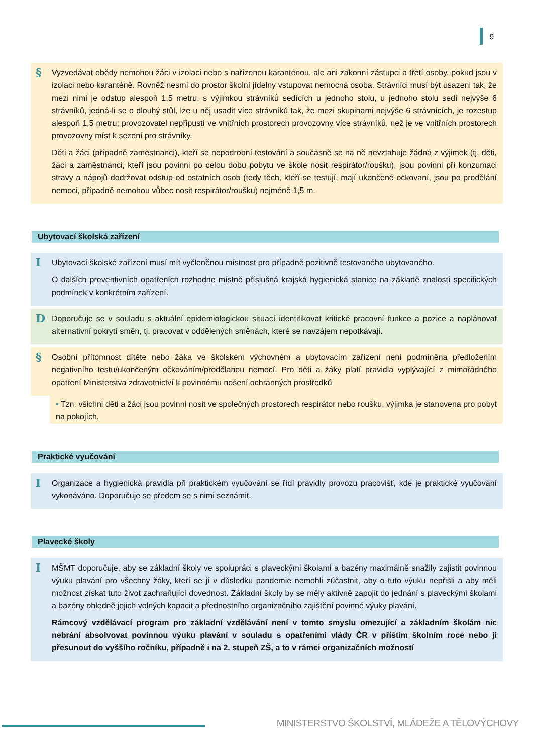9
§
Vyzvedávat obědy nemohou žáci v izolaci nebo s nařízenou karanténou, ale ani zákonní zástupci a třetí osoby, pokud jsou v izolaci nebo karanténě. Rovněž nesmí do prostor školní jídelny vstupovat nemocná osoba. Strávníci musí být usazeni tak, že mezi nimi je odstup alespoň 1,5 metru, s výjimkou strávníků sedících u jednoho stolu, u jednoho stolu sedí nejvýše 6 strávníků, jedná-li se o dlouhý stůl, lze u něj usadit více strávníků tak, že mezi skupinami nejvýše 6 strávnících, je rozestup alespoň 1,5 metru; provozovatel nepřipustí ve vnitřních prostorech provozovny více strávníků, než je ve vnitřních prostorech provozovny míst k sezení pro strávníky.
Děti a žáci (případně zaměstnanci), kteří se nepodrobní testování a současně se na ně nevztahuje žádná z výjimek (tj. děti, žáci a zaměstnanci, kteří jsou povinni po celou dobu pobytu ve škole nosit respirátor/roušku), jsou povinni při konzumaci stravy a nápojů dodržovat odstup od ostatních osob (tedy těch, kteří se testují, mají ukončené očkovaní, jsou po prodělání nemoci, případně nemohou vůbec nosit respirátor/roušku) nejméně 1,5 m.
Ubytovací školská zařízení
I
Ubytovací školské zařízení musí mít vyčleněnou místnost pro případně pozitivně testovaného ubytovaného.
O dalších preventivních opatřeních rozhodne místně příslušná krajská hygienická stanice na základě znalostí specifických podmínek v konkrétním zařízení.
D
Doporučuje se v souladu s aktuální epidemiologickou situací identifikovat kritické pracovní funkce a pozice a naplánovat alternativní pokrytí směn, tj. pracovat v oddělených směnách, které se navzájem nepotkávají.
§
Osobní přítomnost dítěte nebo žáka ve školském výchovném a ubytovacím zařízení není podmíněna předložením negativního testu/ukončeným očkováním/prodělanou nemocí. Pro děti a žáky platí pravidla vyplývající z mimořádného opatření Ministerstva zdravotnictví k povinnému nošení ochranných prostředků
• Tzn. všichni děti a žáci jsou povinni nosit ve společných prostorech respirátor nebo roušku, výjimka je stanovena pro pobyt na pokojích.
Praktické vyučování
I
Organizace a hygienická pravidla při praktickém vyučování se řídí pravidly provozu pracovišť, kde je praktické vyučování vykonáváno. Doporučuje se předem se s nimi seznámit.
Plavecké školy
I
MŠMT doporučuje, aby se základní školy ve spolupráci s plaveckými školami a bazény maximálně snažily zajistit povinnou výuku plavání pro všechny žáky, kteří se jí v důsledku pandemie nemohli zúčastnit, aby o tuto výuku nepřišli a aby měli možnost získat tuto život zachraňující dovednost. Základní školy by se měly aktivně zapojit do jednání s plaveckými školami a bazény ohledně jejich volných kapacit a přednostního organizačního zajištění povinné výuky plavání.
Rámcový vzdělávací program pro základní vzdělávání není v tomto smyslu omezující a základním školám nic nebrání absolvovat povinnou výuku plavání v souladu s opatřeními vlády ČR v příštím školním roce nebo ji přesunout do vyššího ročníku, případně i na 2. stupeň ZŠ, a to v rámci organizačních možností
MINISTERSTVO ŠKOLSTVÍ, MLÁDEŽE A TĚLOVÝCHOVY